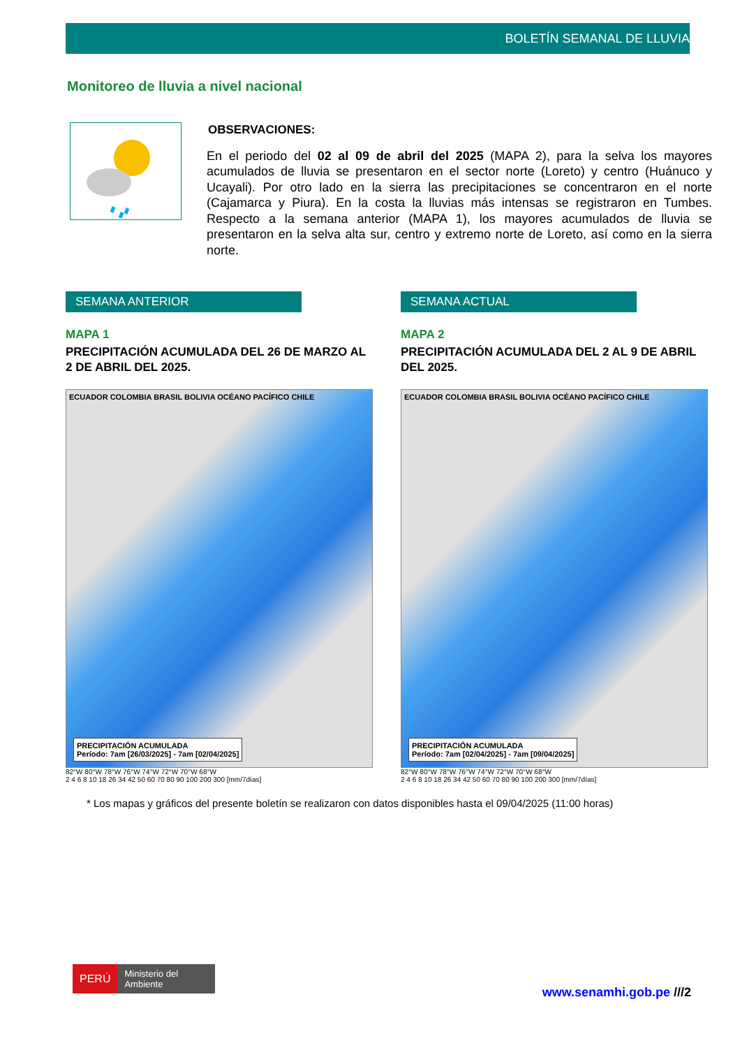BOLETÍN SEMANAL DE LLUVIA
Monitoreo de lluvia a nivel nacional
OBSERVACIONES:
En el periodo del 02 al 09 de abril del 2025 (MAPA 2), para la selva los mayores acumulados de lluvia se presentaron en el sector norte (Loreto) y centro (Huánuco y Ucayali). Por otro lado en la sierra las precipitaciones se concentraron en el norte (Cajamarca y Piura). En la costa la lluvias más intensas se registraron en Tumbes. Respecto a la semana anterior (MAPA 1), los mayores acumulados de lluvia se presentaron en la selva alta sur, centro y extremo norte de Loreto, así como en la sierra norte.
SEMANA ANTERIOR
MAPA 1
PRECIPITACIÓN ACUMULADA DEL 26 DE MARZO AL 2 DE ABRIL DEL 2025.
ECUADOR COLOMBIA BRASIL BOLIVIA OCÉANO PACÍFICO CHILE
PRECIPITACIÓN ACUMULADA
Período: 7am [26/03/2025] - 7am [02/04/2025]
82°W 80°W 78°W 76°W 74°W 72°W 70°W 68°W
2 4 6 8 10 18 26 34 42 50 60 70 80 90 100 200 300 [mm/7días]
SEMANA ACTUAL
MAPA 2
PRECIPITACIÓN ACUMULADA DEL 2 AL 9 DE ABRIL DEL 2025.
ECUADOR COLOMBIA BRASIL BOLIVIA OCÉANO PACÍFICO CHILE
PRECIPITACIÓN ACUMULADA
Período: 7am [02/04/2025] - 7am [09/04/2025]
82°W 80°W 78°W 76°W 74°W 72°W 70°W 68°W
2 4 6 8 10 18 26 34 42 50 60 70 80 90 100 200 300 [mm/7días]
* Los mapas y gráficos del presente boletín se realizaron con datos disponibles hasta el 09/04/2025 (11:00 horas)
PERÚ Ministerio del Ambiente
www.senamhi.gob.pe ///2